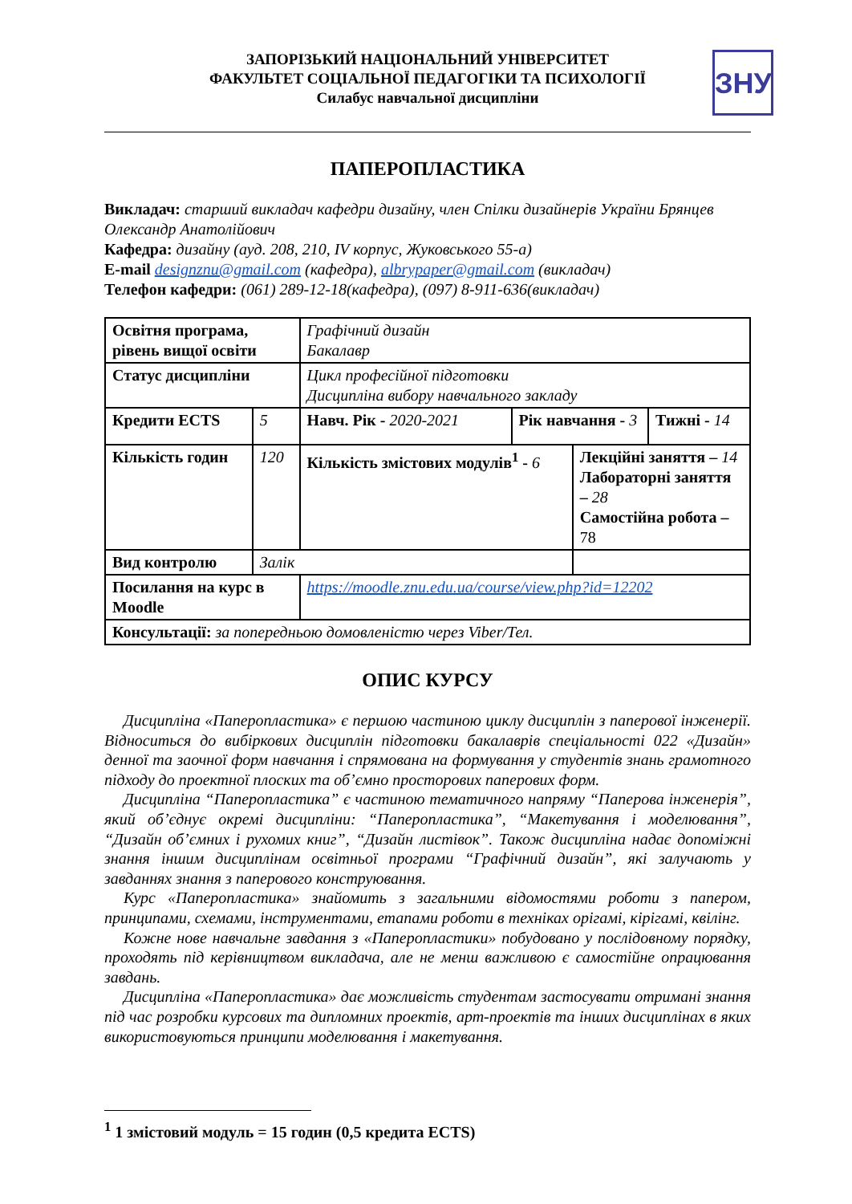ЗНУ
ЗАПОРІЗЬКИЙ НАЦІОНАЛЬНИЙ УНІВЕРСИТЕТ
ФАКУЛЬТЕТ СОЦІАЛЬНОЇ ПЕДАГОГІКИ ТА ПСИХОЛОГІЇ
Силабус навчальної дисципліни
ПАПЕРОПЛАСТИКА
Викладач: старший викладач кафедри дизайну, член Спілки дизайнерів України Брянцев Олександр Анатолійович
Кафедра: дизайну (ауд. 208, 210, IV корпус, Жуковського 55-а)
E-mail designznu@gmail.com (кафедра), albrypaper@gmail.com (викладач)
Телефон кафедри: (061) 289-12-18(кафедра), (097) 8-911-636(викладач)
| Освітня програма, рівень вищої освіти | | Графічний дизайн Бакалавр | | | |
| Статус дисципліни | | Цикл професійної підготовки Дисципліна вибору навчального закладу | | | |
| Кредити ECTS | 5 | Навч. Рік - 2020-2021 | Рік навчання - 3 | | Тижні - 14 |
| Кількість годин | 120 | Кількість змістових модулів<sup>1</sup> - 6 | | Лекційні заняття – 14 Лабораторні заняття – 28 Самостійна робота – 78 | |
| Вид контролю | Залік | | | | |
| Посилання на курс в Moodle | | https://moodle.znu.edu.ua/course/view.php?id=12202 | | | |
| Консультації: за попередньою домовленістю через Viber/Тел. | | | | | |
ОПИС КУРСУ
Дисципліна «Паперопластика» є першою частиною циклу дисциплін з паперової інженерії. Відноситься до вибіркових дисциплін підготовки бакалаврів спеціальності 022 «Дизайн» денної та заочної форм навчання і спрямована на формування у студентів знань грамотного підходу до проектної плоских та об’ємно просторових паперових форм.
Дисципліна “Паперопластика” є частиною тематичного напряму “Паперова інженерія”, який об’єднує окремі дисципліни: “Паперопластика”, “Макетування і моделювання”, “Дизайн об’ємних і рухомих книг”, “Дизайн листівок”. Також дисципліна надає допоміжні знання іншим дисциплінам освітньої програми “Графічний дизайн”, які залучають у завданнях знання з паперового конструювання.
Курс «Паперопластика» знайомить з загальними відомостями роботи з папером, принципами, схемами, інструментами, етапами роботи в техніках орігамі, кірігамі, квілінг.
Кожне нове навчальне завдання з «Паперопластики» побудовано у послідовному порядку, проходять під керівництвом викладача, але не менш важливою є самостійне опрацювання завдань.
Дисципліна «Паперопластика» дає можливість студентам застосувати отримані знання під час розробки курсових та дипломних проектів, арт-проектів та інших дисциплінах в яких використовуються принципи моделювання і макетування.
<sup>1</sup> 1 змістовий модуль = 15 годин (0,5 кредита ECTS)